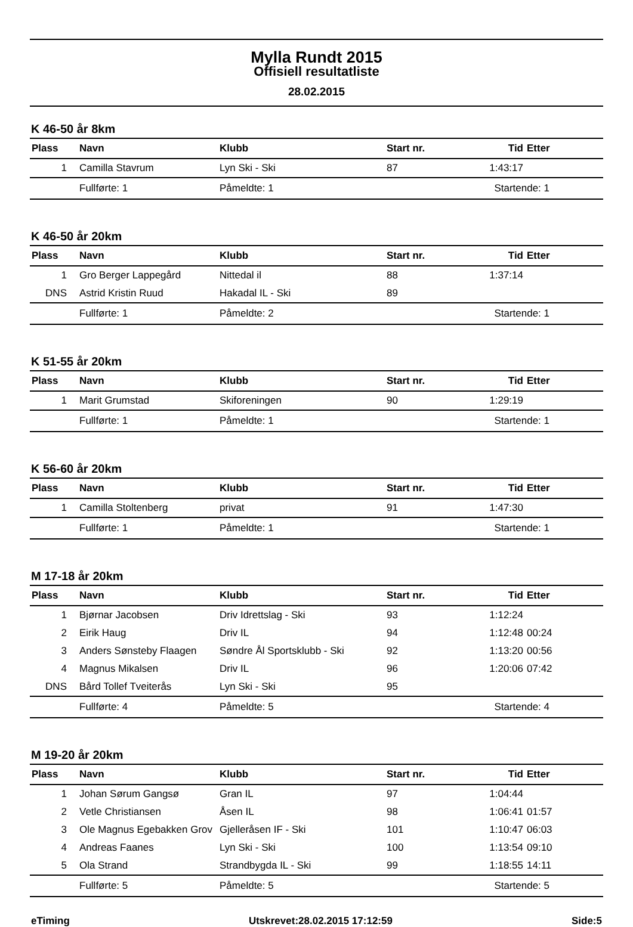Mylla Rundt 2015
Offisiell resultatliste
28.02.2015
K 46-50 år 8km
| Plass | Navn | Klubb | Start nr. | Tid | Etter |
| --- | --- | --- | --- | --- | --- |
| 1 | Camilla Stavrum | Lyn Ski - Ski | 87 | 1:43:17 | |
| | Fullførte: 1 | Påmeldte: 1 | | Startende: 1 | |
K 46-50 år 20km
| Plass | Navn | Klubb | Start nr. | Tid | Etter |
| --- | --- | --- | --- | --- | --- |
| 1 | Gro Berger Lappegård | Nittedal il | 88 | 1:37:14 | |
| DNS | Astrid Kristin Ruud | Hakadal IL - Ski | 89 | | |
| | Fullførte: 1 | Påmeldte: 2 | | Startende: 1 | |
K 51-55 år 20km
| Plass | Navn | Klubb | Start nr. | Tid | Etter |
| --- | --- | --- | --- | --- | --- |
| 1 | Marit Grumstad | Skiforeningen | 90 | 1:29:19 | |
| | Fullførte: 1 | Påmeldte: 1 | | Startende: 1 | |
K 56-60 år 20km
| Plass | Navn | Klubb | Start nr. | Tid | Etter |
| --- | --- | --- | --- | --- | --- |
| 1 | Camilla Stoltenberg | privat | 91 | 1:47:30 | |
| | Fullførte: 1 | Påmeldte: 1 | | Startende: 1 | |
M 17-18 år 20km
| Plass | Navn | Klubb | Start nr. | Tid | Etter |
| --- | --- | --- | --- | --- | --- |
| 1 | Bjørnar Jacobsen | Driv Idrettslag - Ski | 93 | 1:12:24 | |
| 2 | Eirik Haug | Driv IL | 94 | 1:12:48 | 00:24 |
| 3 | Anders Sønsteby Flaagen | Søndre Ål Sportsklubb - Ski | 92 | 1:13:20 | 00:56 |
| 4 | Magnus Mikalsen | Driv IL | 96 | 1:20:06 | 07:42 |
| DNS | Bård Tollef Tveiterås | Lyn Ski - Ski | 95 | | |
| | Fullførte: 4 | Påmeldte: 5 | | Startende: 4 | |
M 19-20 år 20km
| Plass | Navn | Klubb | Start nr. | Tid | Etter |
| --- | --- | --- | --- | --- | --- |
| 1 | Johan Sørum Gangsø | Gran IL | 97 | 1:04:44 | |
| 2 | Vetle Christiansen | Åsen IL | 98 | 1:06:41 | 01:57 |
| 3 | Ole Magnus Egebakken Grov | Gjelleråsen IF - Ski | 101 | 1:10:47 | 06:03 |
| 4 | Andreas Faanes | Lyn Ski - Ski | 100 | 1:13:54 | 09:10 |
| 5 | Ola Strand | Strandbygda IL - Ski | 99 | 1:18:55 | 14:11 |
| | Fullførte: 5 | Påmeldte: 5 | | Startende: 5 | |
eTiming Utskrevet:28.02.2015 17:12:59 Side:5